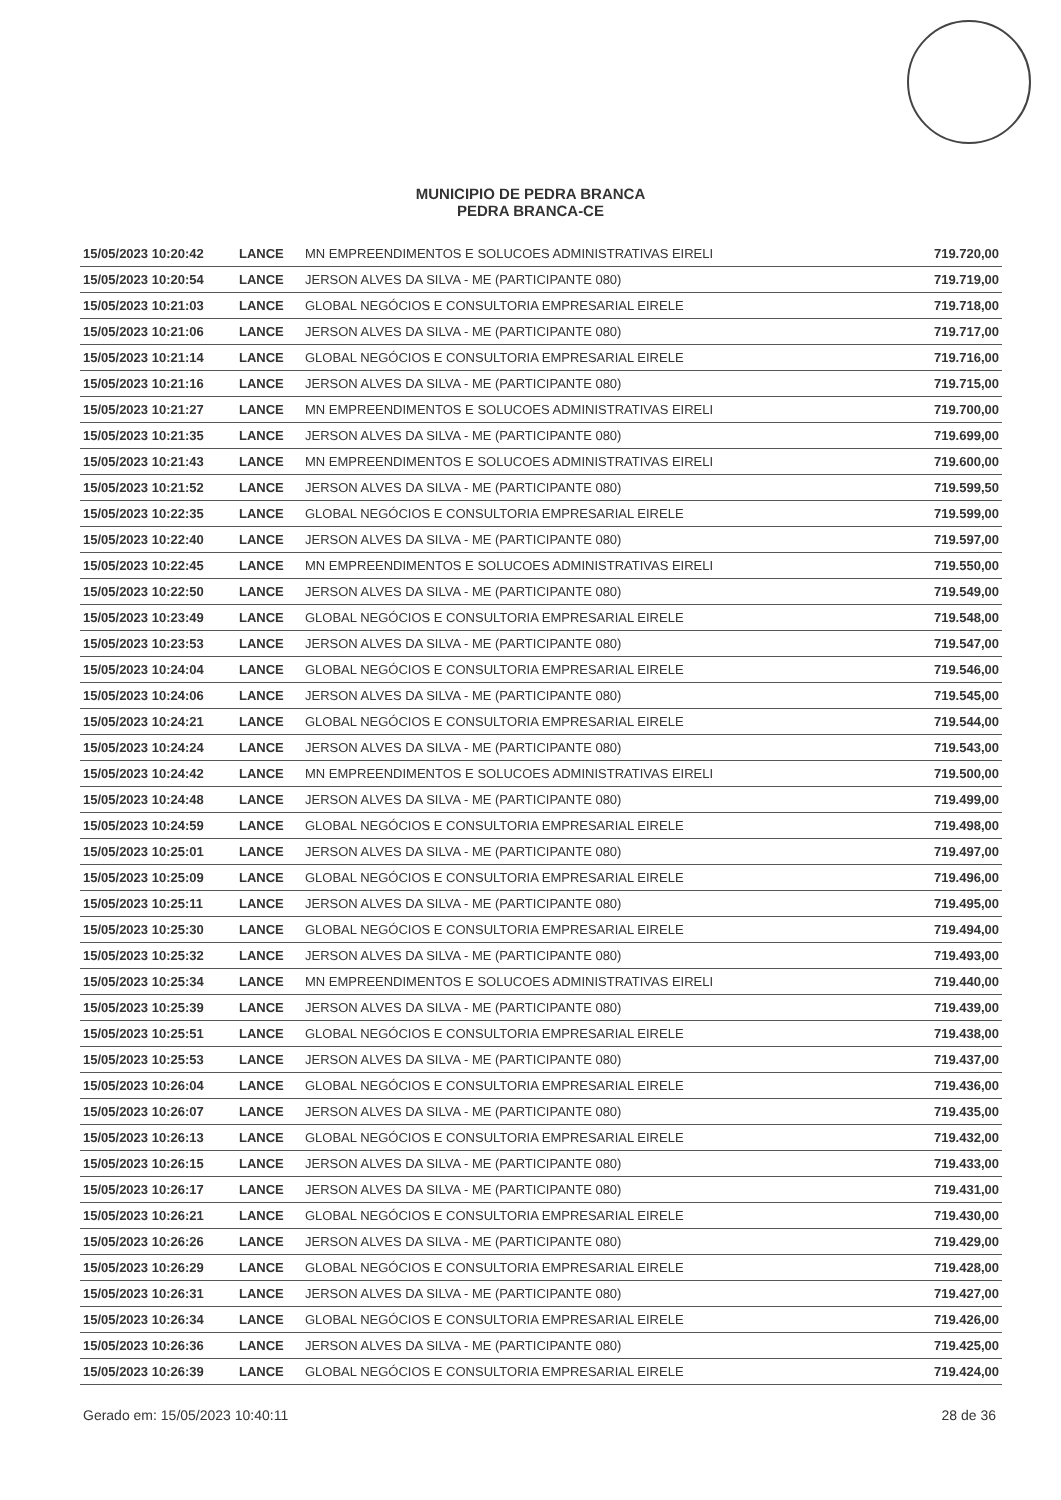MUNICIPIO DE PEDRA BRANCA
PEDRA BRANCA-CE
| 15/05/2023 10:20:42 | LANCE | MN EMPREENDIMENTOS E SOLUCOES ADMINISTRATIVAS EIRELI | 719.720,00 |
| 15/05/2023 10:20:54 | LANCE | JERSON ALVES DA SILVA - ME (PARTICIPANTE 080) | 719.719,00 |
| 15/05/2023 10:21:03 | LANCE | GLOBAL NEGÓCIOS E CONSULTORIA EMPRESARIAL EIRELE | 719.718,00 |
| 15/05/2023 10:21:06 | LANCE | JERSON ALVES DA SILVA - ME (PARTICIPANTE 080) | 719.717,00 |
| 15/05/2023 10:21:14 | LANCE | GLOBAL NEGÓCIOS E CONSULTORIA EMPRESARIAL EIRELE | 719.716,00 |
| 15/05/2023 10:21:16 | LANCE | JERSON ALVES DA SILVA - ME (PARTICIPANTE 080) | 719.715,00 |
| 15/05/2023 10:21:27 | LANCE | MN EMPREENDIMENTOS E SOLUCOES ADMINISTRATIVAS EIRELI | 719.700,00 |
| 15/05/2023 10:21:35 | LANCE | JERSON ALVES DA SILVA - ME (PARTICIPANTE 080) | 719.699,00 |
| 15/05/2023 10:21:43 | LANCE | MN EMPREENDIMENTOS E SOLUCOES ADMINISTRATIVAS EIRELI | 719.600,00 |
| 15/05/2023 10:21:52 | LANCE | JERSON ALVES DA SILVA - ME (PARTICIPANTE 080) | 719.599,50 |
| 15/05/2023 10:22:35 | LANCE | GLOBAL NEGÓCIOS E CONSULTORIA EMPRESARIAL EIRELE | 719.599,00 |
| 15/05/2023 10:22:40 | LANCE | JERSON ALVES DA SILVA - ME (PARTICIPANTE 080) | 719.597,00 |
| 15/05/2023 10:22:45 | LANCE | MN EMPREENDIMENTOS E SOLUCOES ADMINISTRATIVAS EIRELI | 719.550,00 |
| 15/05/2023 10:22:50 | LANCE | JERSON ALVES DA SILVA - ME (PARTICIPANTE 080) | 719.549,00 |
| 15/05/2023 10:23:49 | LANCE | GLOBAL NEGÓCIOS E CONSULTORIA EMPRESARIAL EIRELE | 719.548,00 |
| 15/05/2023 10:23:53 | LANCE | JERSON ALVES DA SILVA - ME (PARTICIPANTE 080) | 719.547,00 |
| 15/05/2023 10:24:04 | LANCE | GLOBAL NEGÓCIOS E CONSULTORIA EMPRESARIAL EIRELE | 719.546,00 |
| 15/05/2023 10:24:06 | LANCE | JERSON ALVES DA SILVA - ME (PARTICIPANTE 080) | 719.545,00 |
| 15/05/2023 10:24:21 | LANCE | GLOBAL NEGÓCIOS E CONSULTORIA EMPRESARIAL EIRELE | 719.544,00 |
| 15/05/2023 10:24:24 | LANCE | JERSON ALVES DA SILVA - ME (PARTICIPANTE 080) | 719.543,00 |
| 15/05/2023 10:24:42 | LANCE | MN EMPREENDIMENTOS E SOLUCOES ADMINISTRATIVAS EIRELI | 719.500,00 |
| 15/05/2023 10:24:48 | LANCE | JERSON ALVES DA SILVA - ME (PARTICIPANTE 080) | 719.499,00 |
| 15/05/2023 10:24:59 | LANCE | GLOBAL NEGÓCIOS E CONSULTORIA EMPRESARIAL EIRELE | 719.498,00 |
| 15/05/2023 10:25:01 | LANCE | JERSON ALVES DA SILVA - ME (PARTICIPANTE 080) | 719.497,00 |
| 15/05/2023 10:25:09 | LANCE | GLOBAL NEGÓCIOS E CONSULTORIA EMPRESARIAL EIRELE | 719.496,00 |
| 15/05/2023 10:25:11 | LANCE | JERSON ALVES DA SILVA - ME (PARTICIPANTE 080) | 719.495,00 |
| 15/05/2023 10:25:30 | LANCE | GLOBAL NEGÓCIOS E CONSULTORIA EMPRESARIAL EIRELE | 719.494,00 |
| 15/05/2023 10:25:32 | LANCE | JERSON ALVES DA SILVA - ME (PARTICIPANTE 080) | 719.493,00 |
| 15/05/2023 10:25:34 | LANCE | MN EMPREENDIMENTOS E SOLUCOES ADMINISTRATIVAS EIRELI | 719.440,00 |
| 15/05/2023 10:25:39 | LANCE | JERSON ALVES DA SILVA - ME (PARTICIPANTE 080) | 719.439,00 |
| 15/05/2023 10:25:51 | LANCE | GLOBAL NEGÓCIOS E CONSULTORIA EMPRESARIAL EIRELE | 719.438,00 |
| 15/05/2023 10:25:53 | LANCE | JERSON ALVES DA SILVA - ME (PARTICIPANTE 080) | 719.437,00 |
| 15/05/2023 10:26:04 | LANCE | GLOBAL NEGÓCIOS E CONSULTORIA EMPRESARIAL EIRELE | 719.436,00 |
| 15/05/2023 10:26:07 | LANCE | JERSON ALVES DA SILVA - ME (PARTICIPANTE 080) | 719.435,00 |
| 15/05/2023 10:26:13 | LANCE | GLOBAL NEGÓCIOS E CONSULTORIA EMPRESARIAL EIRELE | 719.432,00 |
| 15/05/2023 10:26:15 | LANCE | JERSON ALVES DA SILVA - ME (PARTICIPANTE 080) | 719.433,00 |
| 15/05/2023 10:26:17 | LANCE | JERSON ALVES DA SILVA - ME (PARTICIPANTE 080) | 719.431,00 |
| 15/05/2023 10:26:21 | LANCE | GLOBAL NEGÓCIOS E CONSULTORIA EMPRESARIAL EIRELE | 719.430,00 |
| 15/05/2023 10:26:26 | LANCE | JERSON ALVES DA SILVA - ME (PARTICIPANTE 080) | 719.429,00 |
| 15/05/2023 10:26:29 | LANCE | GLOBAL NEGÓCIOS E CONSULTORIA EMPRESARIAL EIRELE | 719.428,00 |
| 15/05/2023 10:26:31 | LANCE | JERSON ALVES DA SILVA - ME (PARTICIPANTE 080) | 719.427,00 |
| 15/05/2023 10:26:34 | LANCE | GLOBAL NEGÓCIOS E CONSULTORIA EMPRESARIAL EIRELE | 719.426,00 |
| 15/05/2023 10:26:36 | LANCE | JERSON ALVES DA SILVA - ME (PARTICIPANTE 080) | 719.425,00 |
| 15/05/2023 10:26:39 | LANCE | GLOBAL NEGÓCIOS E CONSULTORIA EMPRESARIAL EIRELE | 719.424,00 |
Gerado em: 15/05/2023 10:40:11 28 de 36